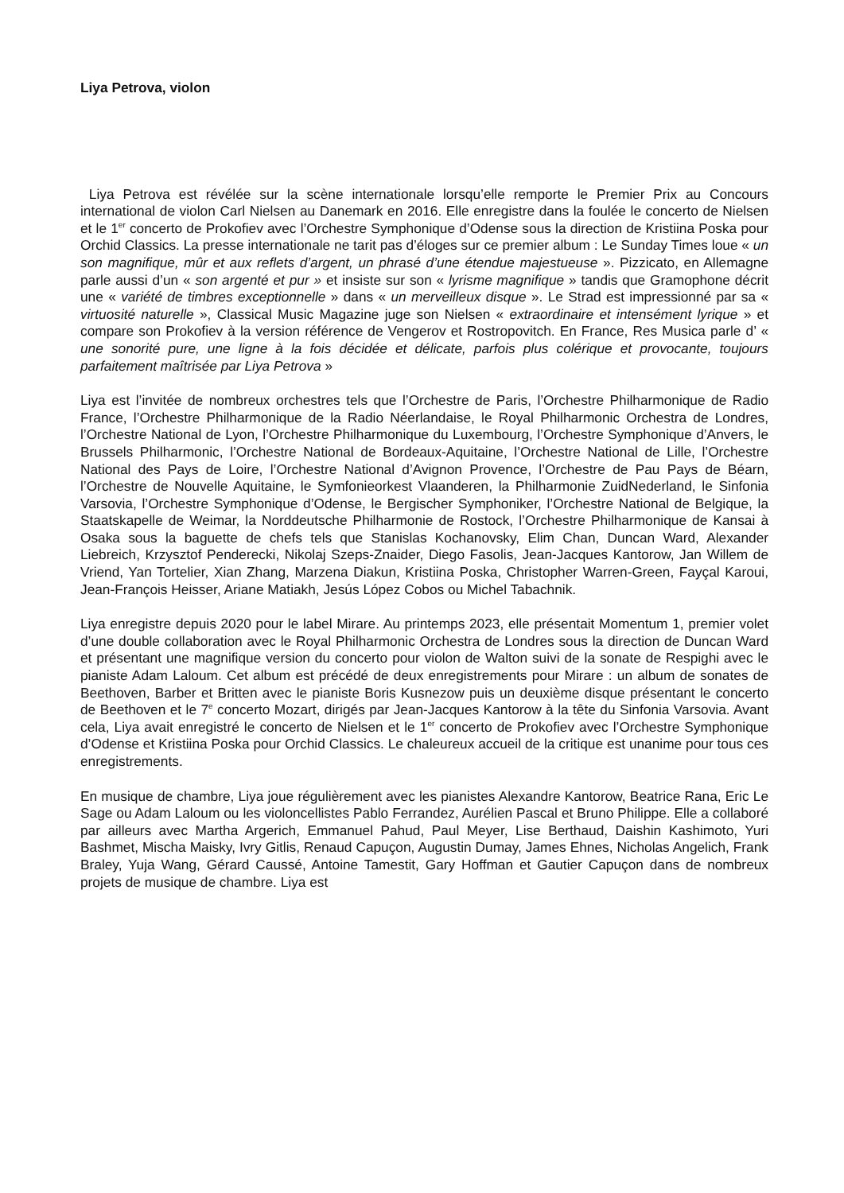Liya Petrova, violon
Liya Petrova est révélée sur la scène internationale lorsqu’elle remporte le Premier Prix au Concours international de violon Carl Nielsen au Danemark en 2016. Elle enregistre dans la foulée le concerto de Nielsen et le 1<sup>er</sup> concerto de Prokofiev avec l’Orchestre Symphonique d’Odense sous la direction de Kristiina Poska pour Orchid Classics. La presse internationale ne tarit pas d’éloges sur ce premier album : Le Sunday Times loue « un son magnifique, mûr et aux reflets d’argent, un phrasé d’une étendue majestueuse ». Pizzicato, en Allemagne parle aussi d’un « son argenté et pur » et insiste sur son « lyrisme magnifique » tandis que Gramophone décrit une « variété de timbres exceptionnelle » dans « un merveilleux disque ». Le Strad est impressionné par sa « virtuosité naturelle », Classical Music Magazine juge son Nielsen « extraordinaire et intensément lyrique » et compare son Prokofiev à la version référence de Vengerov et Rostropovitch. En France, Res Musica parle d’ « une sonorité pure, une ligne à la fois décidée et délicate, parfois plus colérique et provocante, toujours parfaitement maîtrisée par Liya Petrova »
Liya est l’invitée de nombreux orchestres tels que l’Orchestre de Paris, l’Orchestre Philharmonique de Radio France, l’Orchestre Philharmonique de la Radio Néerlandaise, le Royal Philharmonic Orchestra de Londres, l’Orchestre National de Lyon, l’Orchestre Philharmonique du Luxembourg, l’Orchestre Symphonique d’Anvers, le Brussels Philharmonic, l’Orchestre National de Bordeaux-Aquitaine, l’Orchestre National de Lille, l’Orchestre National des Pays de Loire, l’Orchestre National d’Avignon Provence, l’Orchestre de Pau Pays de Béarn, l’Orchestre de Nouvelle Aquitaine, le Symfonieorkest Vlaanderen, la Philharmonie ZuidNederland, le Sinfonia Varsovia, l’Orchestre Symphonique d’Odense, le Bergischer Symphoniker, l’Orchestre National de Belgique, la Staatskapelle de Weimar, la Norddeutsche Philharmonie de Rostock, l’Orchestre Philharmonique de Kansai à Osaka sous la baguette de chefs tels que Stanislas Kochanovsky, Elim Chan, Duncan Ward, Alexander Liebreich, Krzysztof Penderecki, Nikolaj Szeps-Znaider, Diego Fasolis, Jean-Jacques Kantorow, Jan Willem de Vriend, Yan Tortelier, Xian Zhang, Marzena Diakun, Kristiina Poska, Christopher Warren-Green, Fayçal Karoui, Jean-François Heisser, Ariane Matiakh, Jesús López Cobos ou Michel Tabachnik.
Liya enregistre depuis 2020 pour le label Mirare. Au printemps 2023, elle présentait Momentum 1, premier volet d’une double collaboration avec le Royal Philharmonic Orchestra de Londres sous la direction de Duncan Ward et présentant une magnifique version du concerto pour violon de Walton suivi de la sonate de Respighi avec le pianiste Adam Laloum. Cet album est précédé de deux enregistrements pour Mirare : un album de sonates de Beethoven, Barber et Britten avec le pianiste Boris Kusnezow puis un deuxième disque présentant le concerto de Beethoven et le 7<sup>e</sup> concerto Mozart, dirigés par Jean-Jacques Kantorow à la tête du Sinfonia Varsovia. Avant cela, Liya avait enregistré le concerto de Nielsen et le 1<sup>er</sup> concerto de Prokofiev avec l’Orchestre Symphonique d’Odense et Kristiina Poska pour Orchid Classics. Le chaleureux accueil de la critique est unanime pour tous ces enregistrements.
En musique de chambre, Liya joue régulièrement avec les pianistes Alexandre Kantorow, Beatrice Rana, Eric Le Sage ou Adam Laloum ou les violoncellistes Pablo Ferrandez, Aurélien Pascal et Bruno Philippe. Elle a collaboré par ailleurs avec Martha Argerich, Emmanuel Pahud, Paul Meyer, Lise Berthaud, Daishin Kashimoto, Yuri Bashmet, Mischa Maisky, Ivry Gitlis, Renaud Capuçon, Augustin Dumay, James Ehnes, Nicholas Angelich, Frank Braley, Yuja Wang, Gérard Caussé, Antoine Tamestit, Gary Hoffman et Gautier Capuçon dans de nombreux projets de musique de chambre. Liya est